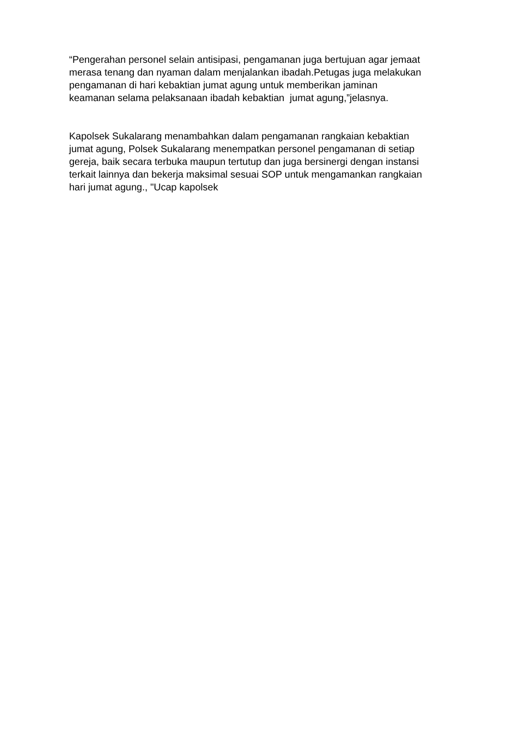“Pengerahan personel selain antisipasi, pengamanan juga bertujuan agar jemaat
merasa tenang dan nyaman dalam menjalankan ibadah.Petugas juga melakukan
pengamanan di hari kebaktian jumat agung untuk memberikan jaminan
keamanan selama pelaksanaan ibadah kebaktian jumat agung,”jelasnya.
Kapolsek Sukalarang menambahkan dalam pengamanan rangkaian kebaktian
jumat agung, Polsek Sukalarang menempatkan personel pengamanan di setiap
gereja, baik secara terbuka maupun tertutup dan juga bersinergi dengan instansi
terkait lainnya dan bekerja maksimal sesuai SOP untuk mengamankan rangkaian
hari jumat agung., "Ucap kapolsek